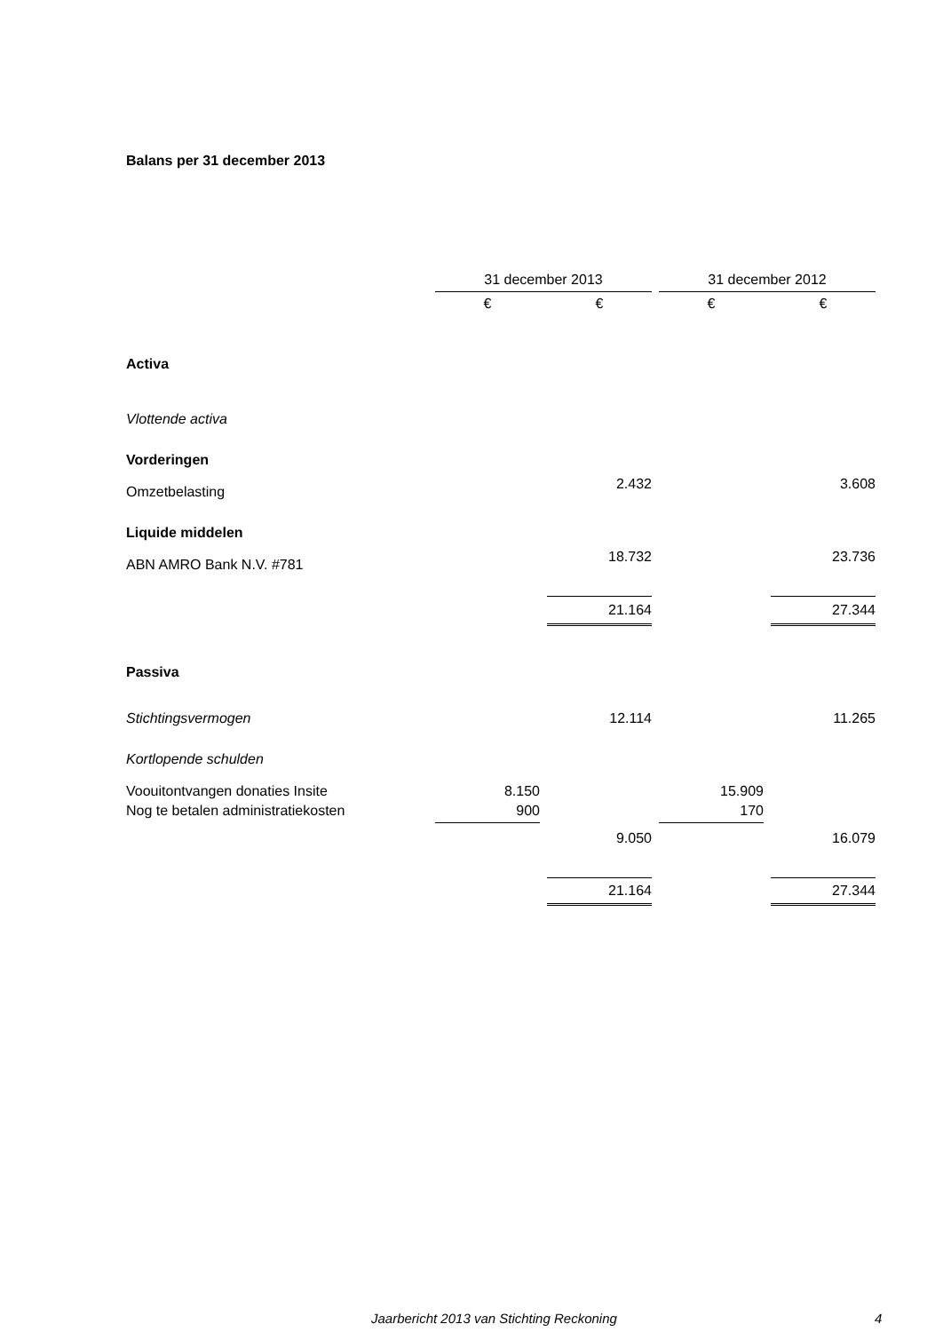Balans per 31 december 2013
| | 31 december 2013 | | | | 31 december 2012 | | |
| --- | --- | --- | --- | --- | --- | --- | --- |
| | € | | € | | € | | € |
| Activa | | | | | | | |
| Vlottende activa | | | | | | | |
| Vorderingen | | | | | | | |
| Omzetbelasting | | | 2.432 | | | | 3.608 |
| Liquide middelen | | | | | | | |
| ABN AMRO Bank N.V. #781 | | | 18.732 | | | | 23.736 |
| | | | 21.164 | | | | 27.344 |
| Passiva | | | | | | | |
| Stichtingsvermogen | | | 12.114 | | | | 11.265 |
| Kortlopende schulden | | | | | | | |
| Voouitontvangen donaties Insite | 8.150 | | | | 15.909 | | |
| Nog te betalen administratiekosten | 900 | | | | 170 | | |
| | | | 9.050 | | | | 16.079 |
| | | | 21.164 | | | | 27.344 |
Jaarbericht 2013 van Stichting Reckoning 4